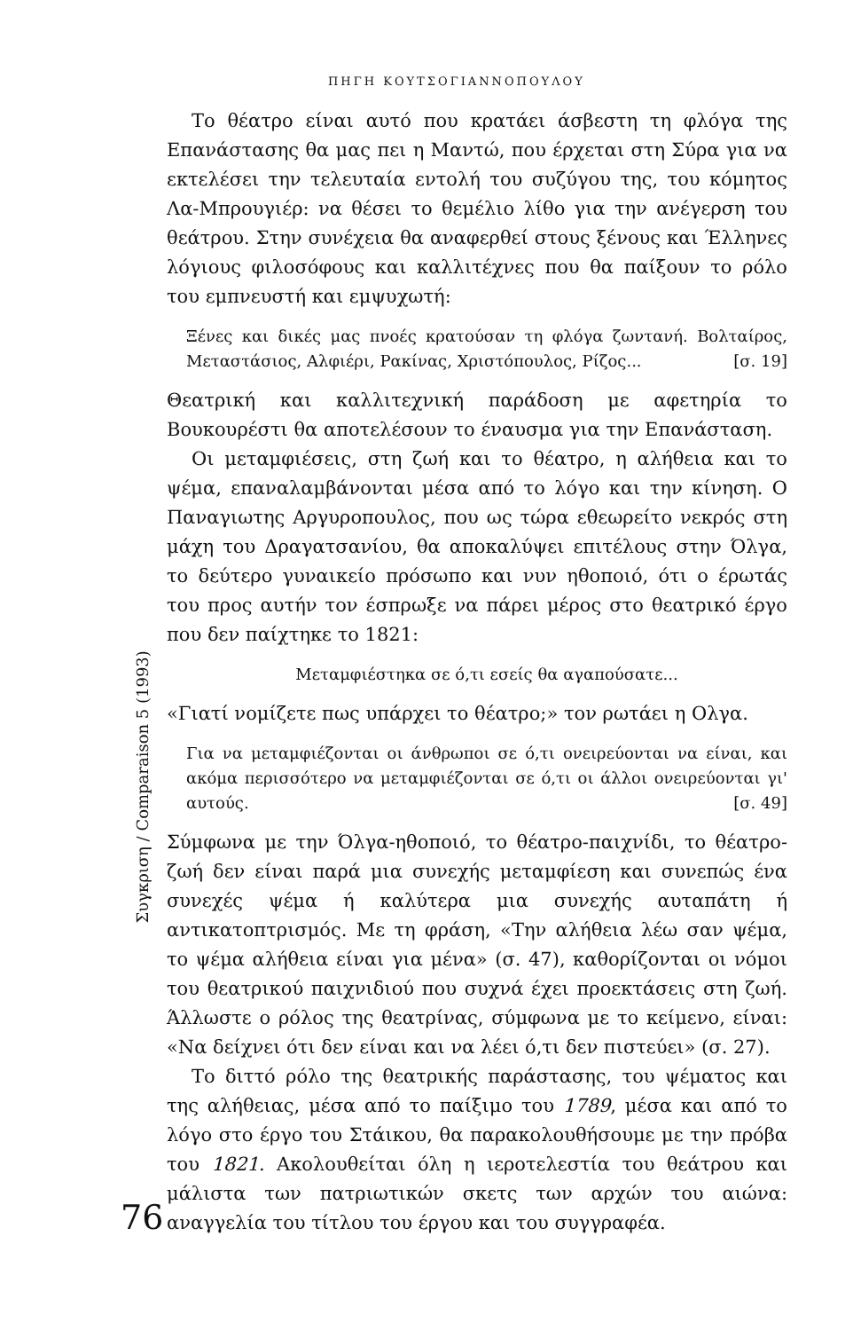ΠΗΓΗ ΚΟΥΤΣΟΓΙΑΝΝΟΠΟΥΛΟΥ
Το θέατρο είναι αυτό που κρατάει άσβεστη τη φλόγα της Επανάστασης θα μας πει η Μαντώ, που έρχεται στη Σύρα για να εκτελέσει την τελευταία εντολή του συζύγου της, του κόμητος Λα-Μπρουγιέρ: να θέσει το θεμέλιο λίθο για την ανέγερση του θεάτρου. Στην συνέχεια θα αναφερθεί στους ξένους και Έλληνες λόγιους φιλοσόφους και καλλιτέχνες που θα παίξουν το ρόλο του εμπνευστή και εμψυχωτή:
Ξένες και δικές μας πνοές κρατούσαν τη φλόγα ζωντανή. Βολταίρος, Μεταστάσιος, Αλφιέρι, Ρακίνας, Χριστόπουλος, Ρίζος... [σ. 19]
Θεατρική και καλλιτεχνική παράδοση με αφετηρία το Βουκουρέστι θα αποτελέσουν το έναυσμα για την Επανάσταση.
Οι μεταμφιέσεις, στη ζωή και το θέατρο, η αλήθεια και το ψέμα, επαναλαμβάνονται μέσα από το λόγο και την κίνηση. Ο Παναγιωτης Αργυροπουλος, που ως τώρα εθεωρείτο νεκρός στη μάχη του Δραγατσανίου, θα αποκαλύψει επιτέλους στην Όλγα, το δεύτερο γυναικείο πρόσωπο και νυν ηθοποιό, ότι ο έρωτάς του προς αυτήν τον έσπρωξε να πάρει μέρος στο θεατρικό έργο που δεν παίχτηκε το 1821:
Μεταμφιέστηκα σε ό,τι εσείς θα αγαπούσατε...
«Γιατί νομίζετε πως υπάρχει το θέατρο;» τον ρωτάει η Ολγα.
Για να μεταμφιέζονται οι άνθρωποι σε ό,τι ονειρεύονται να είναι, και ακόμα περισσότερο να μεταμφιέζονται σε ό,τι οι άλλοι ονειρεύονται γι' αυτούς. [σ. 49]
Σύμφωνα με την Όλγα-ηθοποιό, το θέατρο-παιχνίδι, το θέατρο-ζωή δεν είναι παρά μια συνεχής μεταμφίεση και συνεπώς ένα συνεχές ψέμα ή καλύτερα μια συνεχής αυταπάτη ή αντικατοπτρισμός. Με τη φράση, «Την αλήθεια λέω σαν ψέμα, το ψέμα αλήθεια είναι για μένα» (σ. 47), καθορίζονται οι νόμοι του θεατρικού παιχνιδιού που συχνά έχει προεκτάσεις στη ζωή. Άλλωστε ο ρόλος της θεατρίνας, σύμφωνα με το κείμενο, είναι: «Να δείχνει ότι δεν είναι και να λέει ό,τι δεν πιστεύει» (σ. 27).
Το διττό ρόλο της θεατρικής παράστασης, του ψέματος και της αλήθειας, μέσα από το παίξιμο του 1789, μέσα και από το λόγο στο έργο του Στάικου, θα παρακολουθήσουμε με την πρόβα του 1821. Ακολουθείται όλη η ιεροτελεστία του θεάτρου και μάλιστα των πατριωτικών σκετς των αρχών του αιώνα: αναγγελία του τίτλου του έργου και του συγγραφέα.
Συγκριση / Comparaison 5 (1993)
76